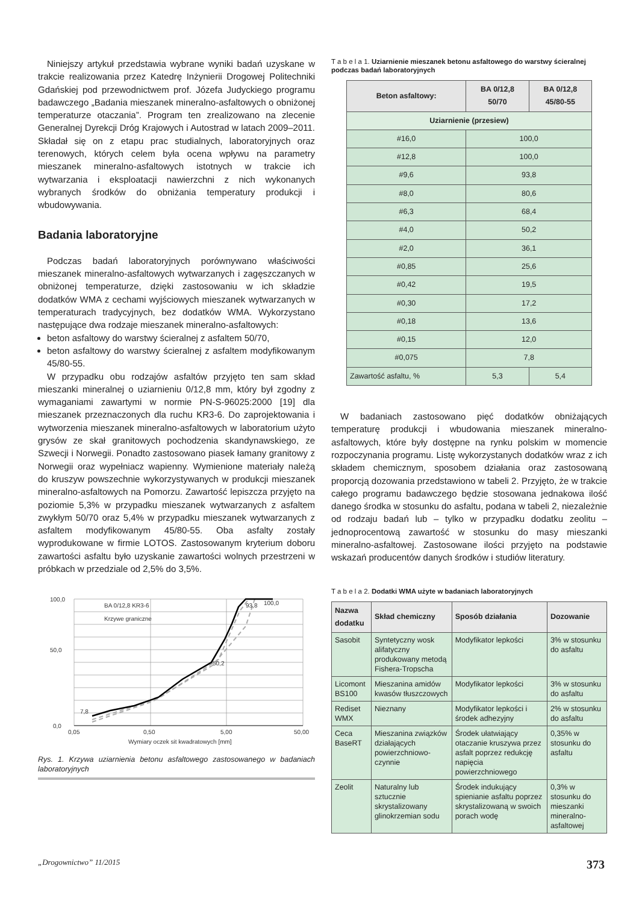Niniejszy artykuł przedstawia wybrane wyniki badań uzyskane w trakcie realizowania przez Katedrę Inżynierii Drogowej Politechniki Gdańskiej pod przewodnictwem prof. Józefa Judyckiego programu badawczego „Badania mieszanek mineralno-asfaltowych o obniżonej temperaturze otaczania”. Program ten zrealizowano na zlecenie Generalnej Dyrekcji Dróg Krajowych i Autostrad w latach 2009–2011. Składał się on z etapu prac studialnych, laboratoryjnych oraz terenowych, których celem była ocena wpływu na parametry mieszanek mineralno-asfaltowych istotnych w trakcie ich wytwarzania i eksploatacji nawierzchni z nich wykonanych wybranych środków do obniżania temperatury produkcji i wbudowywania.
Badania laboratoryjne
Podczas badań laboratoryjnych porównywano właściwości mieszanek mineralno-asfaltowych wytwarzanych i zagęszczanych w obniżonej temperaturze, dzięki zastosowaniu w ich składzie dodatków WMA z cechami wyjściowych mieszanek wytwarzanych w temperaturach tradycyjnych, bez dodatków WMA. Wykorzystano następujące dwa rodzaje mieszanek mineralno-asfaltowych:
beton asfaltowy do warstwy ścieralnej z asfaltem 50/70,
beton asfaltowy do warstwy ścieralnej z asfaltem modyfikowanym 45/80-55.
W przypadku obu rodzajów asfaltów przyjęto ten sam skład mieszanki mineralnej o uziarnieniu 0/12,8 mm, który był zgodny z wymaganiami zawartymi w normie PN-S-96025:2000 [19] dla mieszanek przeznaczonych dla ruchu KR3-6. Do zaprojektowania i wytworzenia mieszanek mineralno-asfaltowych w laboratorium użyto grysów ze skał granitowych pochodzenia skandynawskiego, ze Szwecji i Norwegii. Ponadto zastosowano piasek łamany granitowy z Norwegii oraz wypełniacz wapienny. Wymienione materiały należą do kruszyw powszechnie wykorzystywanych w produkcji mieszanek mineralno-asfaltowych na Pomorzu. Zawartość lepiszcza przyjęto na poziomie 5,3% w przypadku mieszanek wytwarzanych z asfaltem zwykłym 50/70 oraz 5,4% w przypadku mieszanek wytwarzanych z asfaltem modyfikowanym 45/80-55. Oba asfalty zostały wyprodukowane w firmie LOTOS. Zastosowanym kryterium doboru zawartości asfaltu było uzyskanie zawartości wolnych przestrzeni w próbkach w przedziale od 2,5% do 3,5%.
100,0
50,0
0,0
0,05
0,50
5,00
50,00
Wymiary oczek sit kwadratowych [mm]
BA 0/12,8 KR3-6
Krzywe graniczne
7,8
50,2
93,8
100,0
Rys. 1. Krzywa uziarnienia betonu asfaltowego zastosowanego w badaniach laboratoryjnych
T a b e l a 1. Uziarnienie mieszanek betonu asfaltowego do warstwy ścieralnej podczas badań laboratoryjnych
| Beton asfaltowy: | BA 0/12,8 50/70 | BA 0/12,8 45/80-55 |
| --- | --- | --- |
| Uziarnienie (przesiew) | | |
| #16,0 | 100,0 | |
| #12,8 | 100,0 | |
| #9,6 | 93,8 | |
| #8,0 | 80,6 | |
| #6,3 | 68,4 | |
| #4,0 | 50,2 | |
| #2,0 | 36,1 | |
| #0,85 | 25,6 | |
| #0,42 | 19,5 | |
| #0,30 | 17,2 | |
| #0,18 | 13,6 | |
| #0,15 | 12,0 | |
| #0,075 | 7,8 | |
| Zawartość asfaltu, % | 5,3 | 5,4 |
W badaniach zastosowano pięć dodatków obniżających temperaturę produkcji i wbudowania mieszanek mineralno-asfaltowych, które były dostępne na rynku polskim w momencie rozpoczynania programu. Listę wykorzystanych dodatków wraz z ich składem chemicznym, sposobem działania oraz zastosowaną proporcją dozowania przedstawiono w tabeli 2. Przyjęto, że w trakcie całego programu badawczego będzie stosowana jednakowa ilość danego środka w stosunku do asfaltu, podana w tabeli 2, niezależnie od rodzaju badań lub – tylko w przypadku dodatku zeolitu – jednoprocentową zawartość w stosunku do masy mieszanki mineralno-asfaltowej. Zastosowane ilości przyjęto na podstawie wskazań producentów danych środków i studiów literatury.
T a b e l a 2. Dodatki WMA użyte w badaniach laboratoryjnych
| Nazwa dodatku | Skład chemiczny | Sposób działania | Dozowanie |
| --- | --- | --- | --- |
| Sasobit | Syntetyczny wosk alifatyczny produkowany metodą Fishera-Tropscha | Modyfikator lepkości | 3% w stosunku do asfaltu |
| Licomont BS100 | Mieszanina amidów kwasów tłuszczowych | Modyfikator lepkości | 3% w stosunku do asfaltu |
| Rediset WMX | Nieznany | Modyfikator lepkości i środek adhezyjny | 2% w stosunku do asfaltu |
| Ceca BaseRT | Mieszanina związków działających powierzchniowo-czynnie | Środek ułatwiający otaczanie kruszywa przez asfalt poprzez redukcję napięcia powierzchniowego | 0,35% w stosunku do asfaltu |
| Zeolit | Naturalny lub sztucznie skrystalizowany glinokrzemian sodu | Środek indukujący spienianie asfaltu poprzez skrystalizowaną w swoich porach wodę | 0,3% w stosunku do mieszanki mineralno-asfaltowej |
„Drogownictwo” 11/2015 373